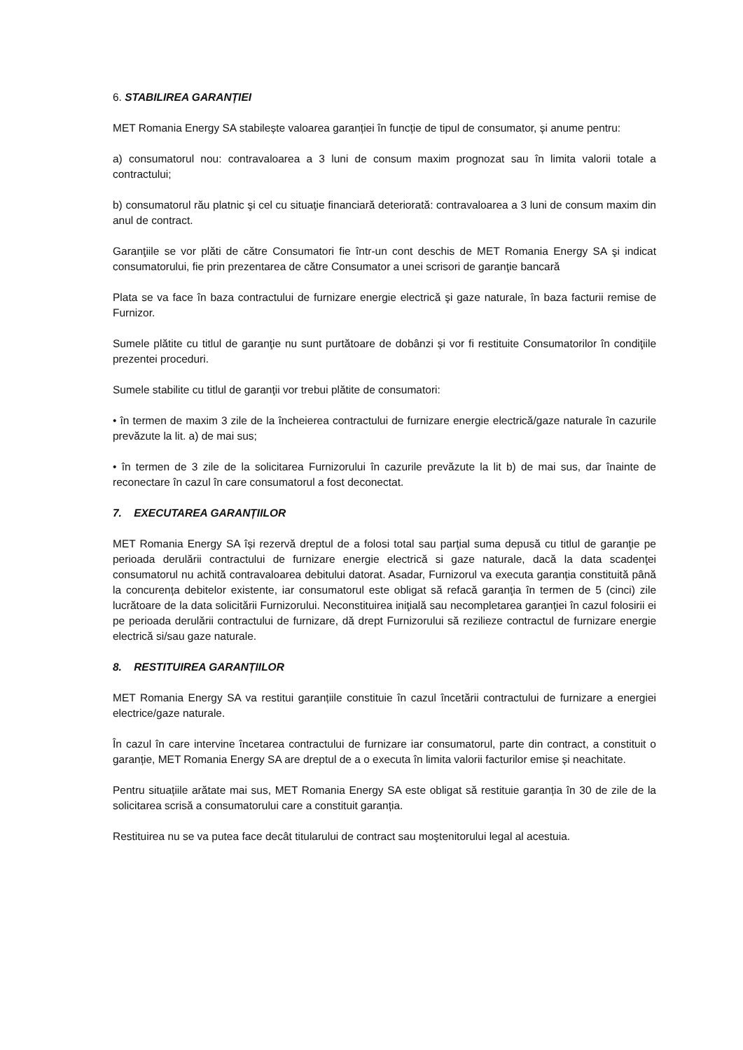6. STABILIREA GARANȚIEI
MET Romania Energy SA stabilește valoarea garanției în funcție de tipul de consumator, și anume pentru:
a) consumatorul nou: contravaloarea a 3 luni de consum maxim prognozat sau în limita valorii totale a contractului;
b) consumatorul rău platnic şi cel cu situaţie financiară deteriorată: contravaloarea a 3 luni de consum maxim din anul de contract.
Garanţiile se vor plăti de către Consumatori fie într-un cont deschis de MET Romania Energy SA şi indicat consumatorului, fie prin prezentarea de către Consumator a unei scrisori de garanţie bancară
Plata se va face în baza contractului de furnizare energie electrică şi gaze naturale, în baza facturii remise de Furnizor.
Sumele plătite cu titlul de garanţie nu sunt purtătoare de dobânzi și vor fi restituite Consumatorilor în condiţiile prezentei proceduri.
Sumele stabilite cu titlul de garanţii vor trebui plătite de consumatori:
• în termen de maxim 3 zile de la încheierea contractului de furnizare energie electrică/gaze naturale în cazurile prevăzute la lit. a) de mai sus;
• în termen de 3 zile de la solicitarea Furnizorului în cazurile prevăzute la lit b) de mai sus, dar înainte de reconectare în cazul în care consumatorul a fost deconectat.
7. EXECUTAREA GARANȚIILOR
MET Romania Energy SA își rezervă dreptul de a folosi total sau parţial suma depusă cu titlul de garanţie pe perioada derulării contractului de furnizare energie electrică si gaze naturale, dacă la data scadenţei consumatorul nu achită contravaloarea debitului datorat. Asadar, Furnizorul va executa garanția constituită până la concurența debitelor existente, iar consumatorul este obligat să refacă garanţia în termen de 5 (cinci) zile lucrătoare de la data solicitării Furnizorului. Neconstituirea iniţială sau necompletarea garanţiei în cazul folosirii ei pe perioada derulării contractului de furnizare, dă drept Furnizorului să rezilieze contractul de furnizare energie electrică si/sau gaze naturale.
8. RESTITUIREA GARANȚIILOR
MET Romania Energy SA va restitui garanțiile constituie în cazul încetării contractului de furnizare a energiei electrice/gaze naturale.
În cazul în care intervine încetarea contractului de furnizare iar consumatorul, parte din contract, a constituit o garanție, MET Romania Energy SA are dreptul de a o executa în limita valorii facturilor emise și neachitate.
Pentru situațiile arătate mai sus, MET Romania Energy SA este obligat să restituie garanția în 30 de zile de la solicitarea scrisă a consumatorului care a constituit garanția.
Restituirea nu se va putea face decât titularului de contract sau moştenitorului legal al acestuia.